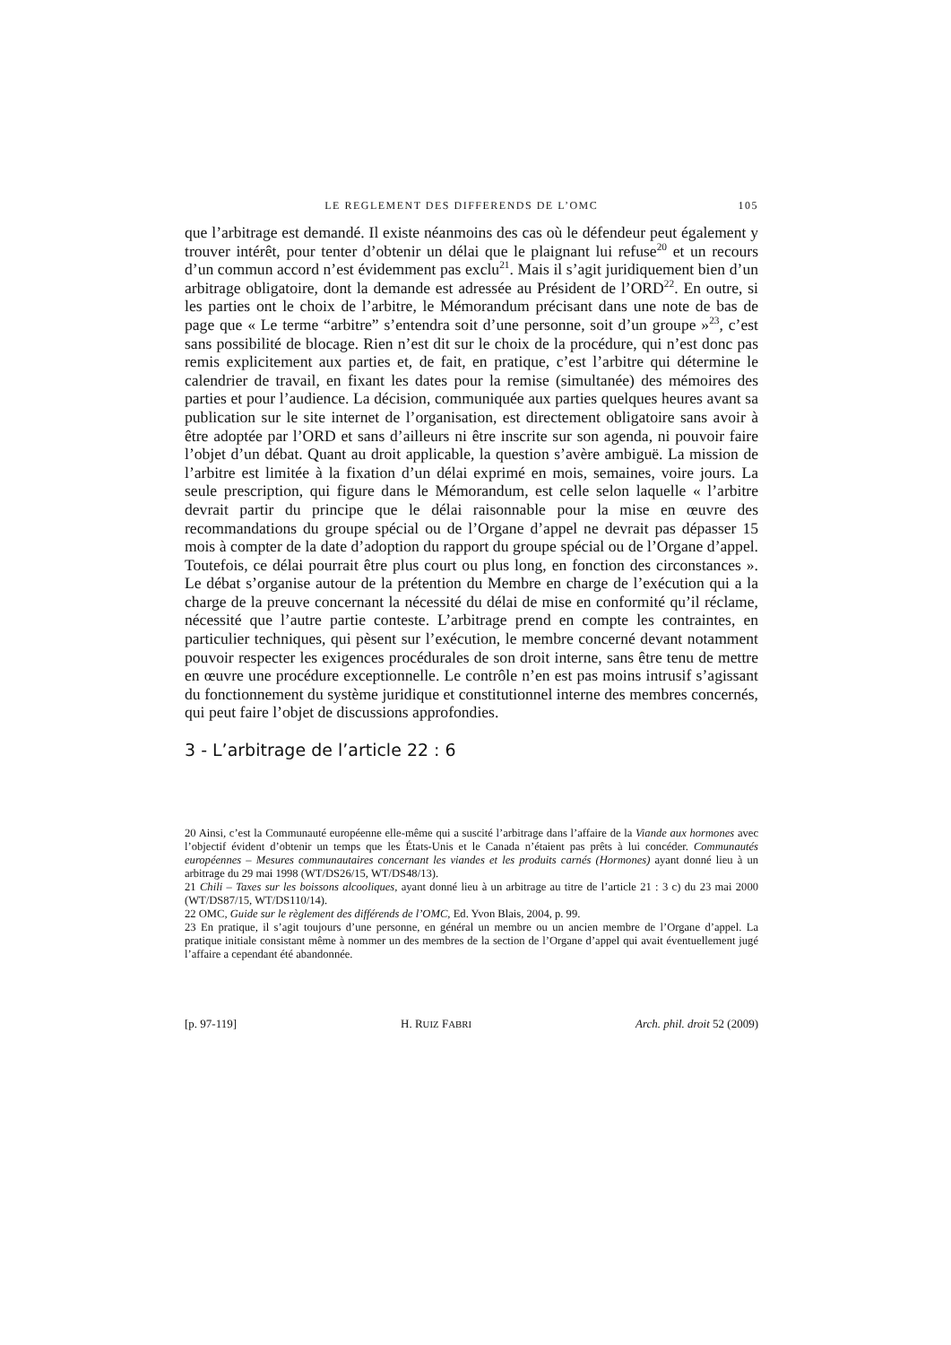LE REGLEMENT DES DIFFERENDS DE L’OMC 105
que l’arbitrage est demandé. Il existe néanmoins des cas où le défendeur peut également y trouver intérêt, pour tenter d’obtenir un délai que le plaignant lui refuse<sup>20</sup> et un recours d’un commun accord n’est évidemment pas exclu<sup>21</sup>. Mais il s’agit juridiquement bien d’un arbitrage obligatoire, dont la demande est adressée au Président de l’ORD<sup>22</sup>. En outre, si les parties ont le choix de l’arbitre, le Mémorandum précisant dans une note de bas de page que « Le terme “arbitre” s’entendra soit d’une personne, soit d’un groupe »<sup>23</sup>, c’est sans possibilité de blocage. Rien n’est dit sur le choix de la procédure, qui n’est donc pas remis explicitement aux parties et, de fait, en pratique, c’est l’arbitre qui détermine le calendrier de travail, en fixant les dates pour la remise (simultanée) des mémoires des parties et pour l’audience. La décision, communiquée aux parties quelques heures avant sa publication sur le site internet de l’organisation, est directement obligatoire sans avoir à être adoptée par l’ORD et sans d’ailleurs ni être inscrite sur son agenda, ni pouvoir faire l’objet d’un débat. Quant au droit applicable, la question s’avère ambiguë. La mission de l’arbitre est limitée à la fixation d’un délai exprimé en mois, semaines, voire jours. La seule prescription, qui figure dans le Mémorandum, est celle selon laquelle « l’arbitre devrait partir du principe que le délai raisonnable pour la mise en œuvre des recommandations du groupe spécial ou de l’Organe d’appel ne devrait pas dépasser 15 mois à compter de la date d’adoption du rapport du groupe spécial ou de l’Organe d’appel. Toutefois, ce délai pourrait être plus court ou plus long, en fonction des circonstances ». Le débat s’organise autour de la prétention du Membre en charge de l’exécution qui a la charge de la preuve concernant la nécessité du délai de mise en conformité qu’il réclame, nécessité que l’autre partie conteste. L’arbitrage prend en compte les contraintes, en particulier techniques, qui pèsent sur l’exécution, le membre concerné devant notamment pouvoir respecter les exigences procédurales de son droit interne, sans être tenu de mettre en œuvre une procédure exceptionnelle. Le contrôle n’en est pas moins intrusif s’agissant du fonctionnement du système juridique et constitutionnel interne des membres concernés, qui peut faire l’objet de discussions approfondies.
3 - L’arbitrage de l’article 22 : 6
20 Ainsi, c’est la Communauté européenne elle-même qui a suscité l’arbitrage dans l’affaire de la Viande aux hormones avec l’objectif évident d’obtenir un temps que les États-Unis et le Canada n’étaient pas prêts à lui concéder. Communautés européennes – Mesures communautaires concernant les viandes et les produits carnés (Hormones) ayant donné lieu à un arbitrage du 29 mai 1998 (WT/DS26/15, WT/DS48/13).
21 Chili – Taxes sur les boissons alcooliques, ayant donné lieu à un arbitrage au titre de l’article 21 : 3 c) du 23 mai 2000 (WT/DS87/15, WT/DS110/14).
22 OMC, Guide sur le règlement des différends de l’OMC, Ed. Yvon Blais, 2004, p. 99.
23 En pratique, il s’agit toujours d’une personne, en général un membre ou un ancien membre de l’Organe d’appel. La pratique initiale consistant même à nommer un des membres de la section de l’Organe d’appel qui avait éventuellement jugé l’affaire a cependant été abandonnée.
[p. 97-119] H. RUIZ FABRI Arch. phil. droit 52 (2009)